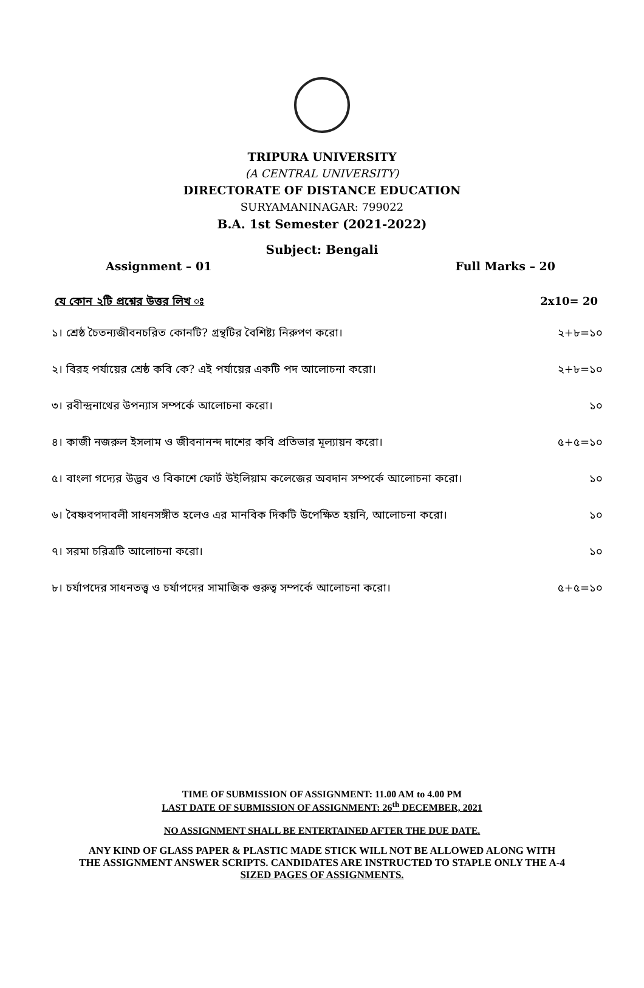TRIPURA UNIVERSITY
(A CENTRAL UNIVERSITY)
DIRECTORATE OF DISTANCE EDUCATION
SURYAMANINAGAR: 799022
B.A. 1st Semester (2021-2022)
Subject: Bengali
Assignment – 01 Full Marks – 20
যে কোন ২টি প্রশ্নের উত্তর লিখ ঃ 2x10= 20
১। শ্রেষ্ঠ চৈতন্যজীবনচরিত কোনটি? গ্রন্থটির বৈশিষ্ট্য নিরুপণ করো। ২+৮=১০
২। বিরহ পর্যায়ের শ্রেষ্ঠ কবি কে? এই পর্যায়ের একটি পদ আলোচনা করো। ২+৮=১০
৩। রবীন্দ্রনাথের উপন্যাস সম্পর্কে আলোচনা করো। ১০
৪। কাজী নজরুল ইসলাম ও জীবনানন্দ দাশের কবি প্রতিভার মূল্যায়ন করো। ৫+৫=১০
৫। বাংলা গদ্যের উদ্ভব ও বিকাশে ফোর্ট উইলিয়াম কলেজের অবদান সম্পর্কে আলোচনা করো। ১০
৬। বৈষ্ণবপদাবলী সাধনসঙ্গীত হলেও এর মানবিক দিকটি উপেক্ষিত হয়নি, আলোচনা করো। ১০
৭। সরমা চরিত্রটি আলোচনা করো। ১০
৮। চর্যাপদের সাধনতত্ত্ব ও চর্যাপদের সামাজিক গুরুত্ব সম্পর্কে আলোচনা করো। ৫+৫=১০
TIME OF SUBMISSION OF ASSIGNMENT: 11.00 AM to 4.00 PM
LAST DATE OF SUBMISSION OF ASSIGNMENT: 26<sup>th</sup> DECEMBER, 2021
NO ASSIGNMENT SHALL BE ENTERTAINED AFTER THE DUE DATE.
ANY KIND OF GLASS PAPER & PLASTIC MADE STICK WILL NOT BE ALLOWED ALONG WITH
THE ASSIGNMENT ANSWER SCRIPTS. CANDIDATES ARE INSTRUCTED TO STAPLE ONLY THE A-4
SIZED PAGES OF ASSIGNMENTS.